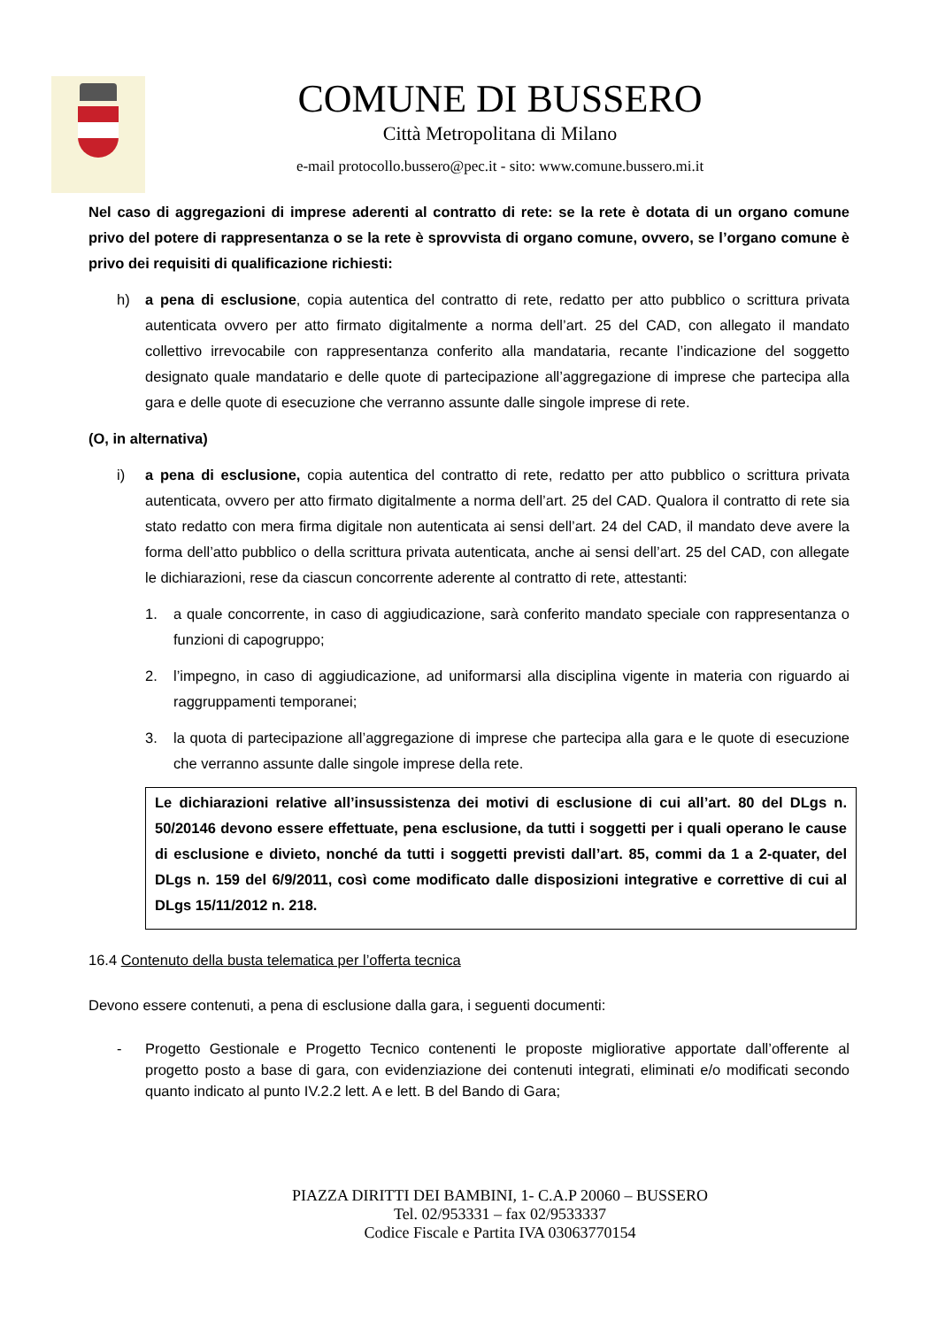COMUNE DI BUSSERO
Città Metropolitana di Milano
e-mail protocollo.bussero@pec.it - sito: www.comune.bussero.mi.it
Nel caso di aggregazioni di imprese aderenti al contratto di rete: se la rete è dotata di un organo comune privo del potere di rappresentanza o se la rete è sprovvista di organo comune, ovvero, se l’organo comune è privo dei requisiti di qualificazione richiesti:
h) a pena di esclusione, copia autentica del contratto di rete, redatto per atto pubblico o scrittura privata autenticata ovvero per atto firmato digitalmente a norma dell’art. 25 del CAD, con allegato il mandato collettivo irrevocabile con rappresentanza conferito alla mandataria, recante l’indicazione del soggetto designato quale mandatario e delle quote di partecipazione all’aggregazione di imprese che partecipa alla gara e delle quote di esecuzione che verranno assunte dalle singole imprese di rete.
(O, in alternativa)
i) a pena di esclusione, copia autentica del contratto di rete, redatto per atto pubblico o scrittura privata autenticata, ovvero per atto firmato digitalmente a norma dell’art. 25 del CAD. Qualora il contratto di rete sia stato redatto con mera firma digitale non autenticata ai sensi dell’art. 24 del CAD, il mandato deve avere la forma dell’atto pubblico o della scrittura privata autenticata, anche ai sensi dell’art. 25 del CAD, con allegate le dichiarazioni, rese da ciascun concorrente aderente al contratto di rete, attestanti:
1. a quale concorrente, in caso di aggiudicazione, sarà conferito mandato speciale con rappresentanza o funzioni di capogruppo;
2. l’impegno, in caso di aggiudicazione, ad uniformarsi alla disciplina vigente in materia con riguardo ai raggruppamenti temporanei;
3. la quota di partecipazione all’aggregazione di imprese che partecipa alla gara e le quote di esecuzione che verranno assunte dalle singole imprese della rete.
Le dichiarazioni relative all’insussistenza dei motivi di esclusione di cui all’art. 80 del DLgs n. 50/20146 devono essere effettuate, pena esclusione, da tutti i soggetti per i quali operano le cause di esclusione e divieto, nonché da tutti i soggetti previsti dall’art. 85, commi da 1 a 2-quater, del DLgs n. 159 del 6/9/2011, così come modificato dalle disposizioni integrative e correttive di cui al DLgs 15/11/2012 n. 218.
16.4 Contenuto della busta telematica per l’offerta tecnica
Devono essere contenuti, a pena di esclusione dalla gara, i seguenti documenti:
- Progetto Gestionale e Progetto Tecnico contenenti le proposte migliorative apportate dall’offerente al progetto posto a base di gara, con evidenziazione dei contenuti integrati, eliminati e/o modificati secondo quanto indicato al punto IV.2.2 lett. A e lett. B del Bando di Gara;
PIAZZA DIRITTI DEI BAMBINI, 1- C.A.P 20060 – BUSSERO
Tel. 02/953331 – fax 02/9533337
Codice Fiscale e Partita IVA 03063770154